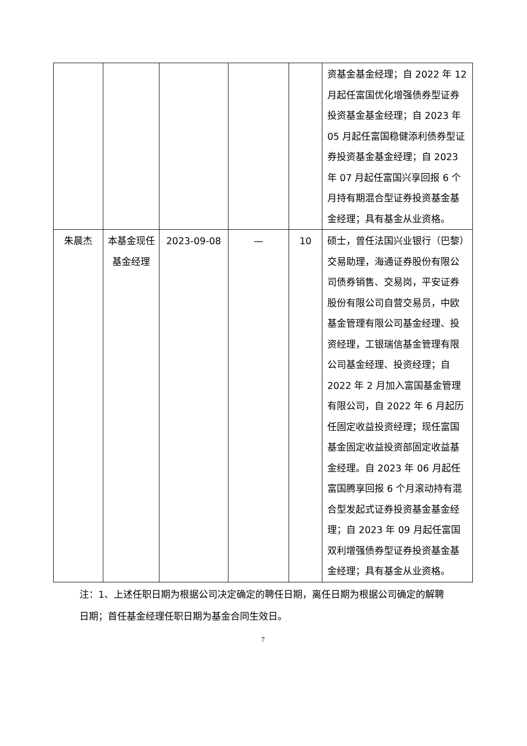| | | | | | 资基金基金经理；自 2022 年 12 月起任富国优化增强债券型证券投资基金基金经理；自 2023 年 05 月起任富国稳健添利债券型证券投资基金基金经理；自 2023 年 07 月起任富国兴享回报 6 个月持有期混合型证券投资基金基金经理；具有基金从业资格。 |
| 朱晨杰 | 本基金现任基金经理 | 2023-09-08 | — | 10 | 硕士，曾任法国兴业银行（巴黎）交易助理，海通证券股份有限公司债券销售、交易岗，平安证券股份有限公司自营交易员，中欧基金管理有限公司基金经理、投资经理，工银瑞信基金管理有限公司基金经理、投资经理；自 2022 年 2 月加入富国基金管理有限公司，自 2022 年 6 月起历任固定收益投资经理；现任富国基金固定收益投资部固定收益基金经理。自 2023 年 06 月起任富国腾享回报 6 个月滚动持有混合型发起式证券投资基金基金经理；自 2023 年 09 月起任富国双利增强债券型证券投资基金基金经理；具有基金从业资格。 |
注：1、上述任职日期为根据公司决定确定的聘任日期，离任日期为根据公司确定的解聘日期；首任基金经理任职日期为基金合同生效日。
7